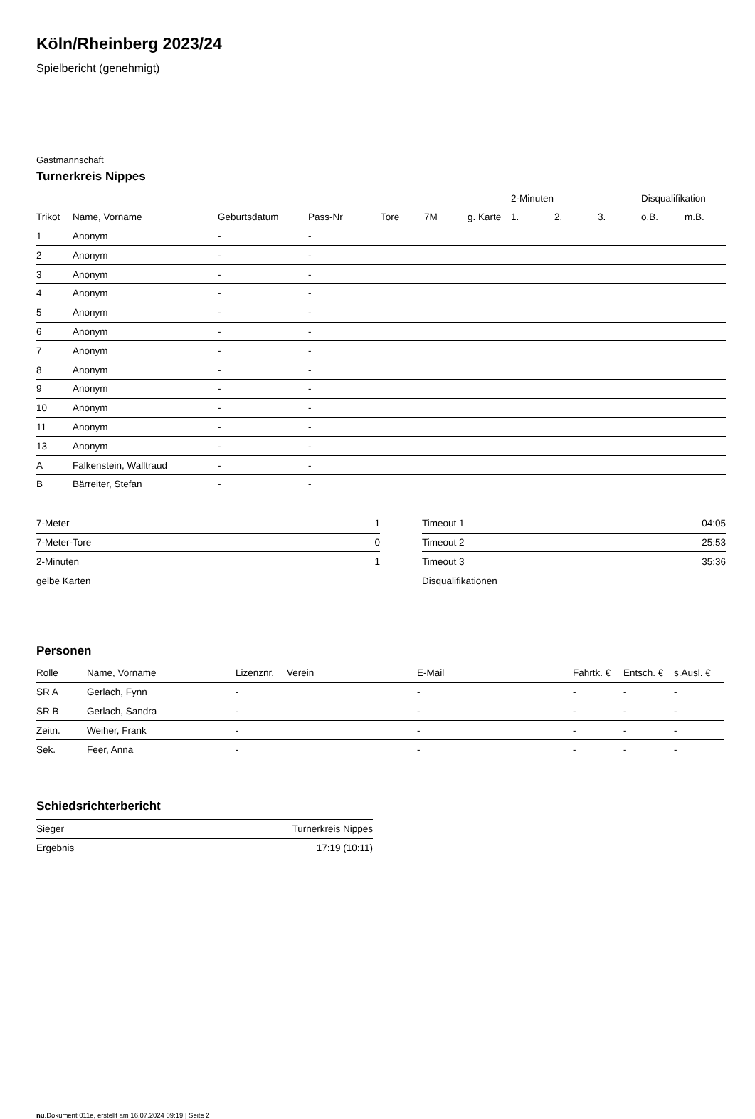Köln/Rheinberg 2023/24
Spielbericht (genehmigt)
Gastmannschaft
Turnerkreis Nippes
| | | | | | | | 2-Minuten | | | Disqualifikation | |
| --- | --- | --- | --- | --- | --- | --- | --- | --- | --- | --- | --- |
| Trikot | Name, Vorname | Geburtsdatum | Pass-Nr | Tore | 7M | g. Karte | 1. | 2. | 3. | o.B. | m.B. |
| 1 | Anonym | - | - | | | | | | | | |
| 2 | Anonym | - | - | | | | | | | | |
| 3 | Anonym | - | - | | | | | | | | |
| 4 | Anonym | - | - | | | | | | | | |
| 5 | Anonym | - | - | | | | | | | | |
| 6 | Anonym | - | - | | | | | | | | |
| 7 | Anonym | - | - | | | | | | | | |
| 8 | Anonym | - | - | | | | | | | | |
| 9 | Anonym | - | - | | | | | | | | |
| 10 | Anonym | - | - | | | | | | | | |
| 11 | Anonym | - | - | | | | | | | | |
| 13 | Anonym | - | - | | | | | | | | |
| A | Falkenstein, Walltraud | - | - | | | | | | | | |
| B | Bärreiter, Stefan | - | - | | | | | | | | |
| 7-Meter | 1 |
| 7-Meter-Tore | 0 |
| 2-Minuten | 1 |
| gelbe Karten | |
| Timeout 1 | 04:05 |
| Timeout 2 | 25:53 |
| Timeout 3 | 35:36 |
| Disqualifikationen | |
Personen
| Rolle | Name, Vorname | Lizenznr. | Verein | E-Mail | Fahrtk. € | Entsch. € | s.Ausl. € |
| --- | --- | --- | --- | --- | --- | --- | --- |
| SR A | Gerlach, Fynn | - | | - | - | - | - |
| SR B | Gerlach, Sandra | - | | - | - | - | - |
| Zeitn. | Weiher, Frank | - | | - | - | - | - |
| Sek. | Feer, Anna | - | | - | - | - | - |
Schiedsrichterbericht
| Sieger | Turnerkreis Nippes |
| Ergebnis | 17:19 (10:11) |
nu.Dokument 011e, erstellt am 16.07.2024 09:19 | Seite 2